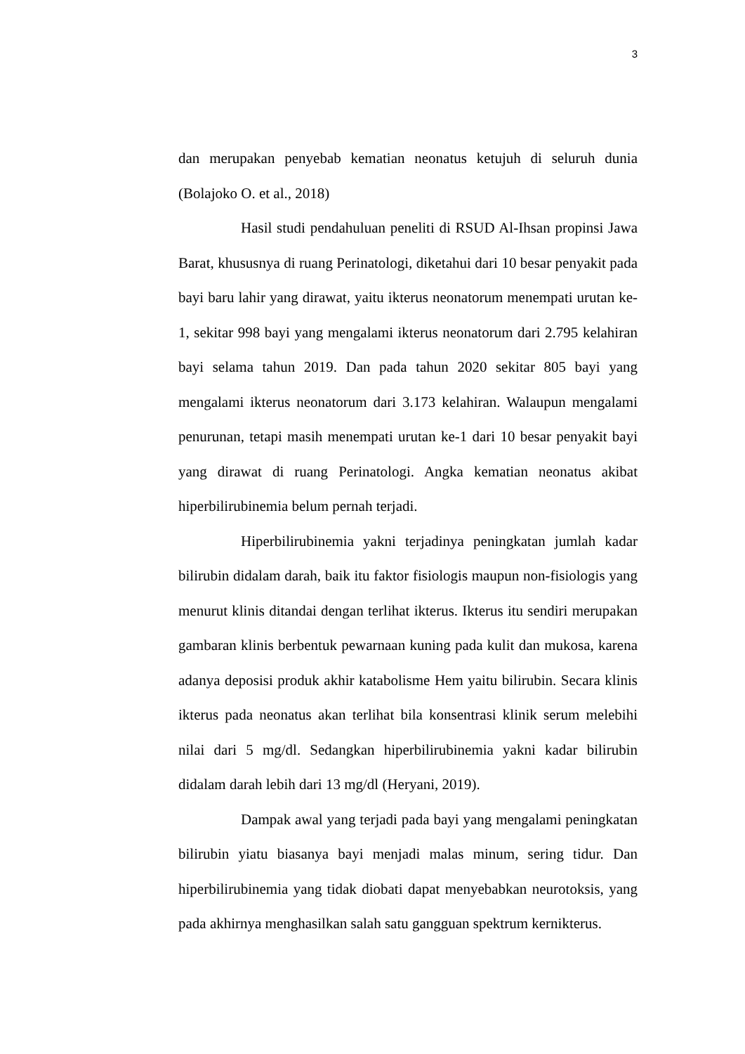3
dan merupakan penyebab kematian neonatus ketujuh di seluruh dunia (Bolajoko O. et al., 2018)
Hasil studi pendahuluan peneliti di RSUD Al-Ihsan propinsi Jawa Barat, khususnya di ruang Perinatologi, diketahui dari 10 besar penyakit pada bayi baru lahir yang dirawat, yaitu ikterus neonatorum menempati urutan ke-1, sekitar 998 bayi yang mengalami ikterus neonatorum dari 2.795 kelahiran bayi selama tahun 2019. Dan pada tahun 2020 sekitar 805 bayi yang mengalami ikterus neonatorum dari 3.173 kelahiran. Walaupun mengalami penurunan, tetapi masih menempati urutan ke-1 dari 10 besar penyakit bayi yang dirawat di ruang Perinatologi. Angka kematian neonatus akibat hiperbilirubinemia belum pernah terjadi.
Hiperbilirubinemia yakni terjadinya peningkatan jumlah kadar bilirubin didalam darah, baik itu faktor fisiologis maupun non-fisiologis yang menurut klinis ditandai dengan terlihat ikterus. Ikterus itu sendiri merupakan gambaran klinis berbentuk pewarnaan kuning pada kulit dan mukosa, karena adanya deposisi produk akhir katabolisme Hem yaitu bilirubin. Secara klinis ikterus pada neonatus akan terlihat bila konsentrasi klinik serum melebihi nilai dari 5 mg/dl. Sedangkan hiperbilirubinemia yakni kadar bilirubin didalam darah lebih dari 13 mg/dl (Heryani, 2019).
Dampak awal yang terjadi pada bayi yang mengalami peningkatan bilirubin yiatu biasanya bayi menjadi malas minum, sering tidur. Dan hiperbilirubinemia yang tidak diobati dapat menyebabkan neurotoksis, yang pada akhirnya menghasilkan salah satu gangguan spektrum kernikterus.